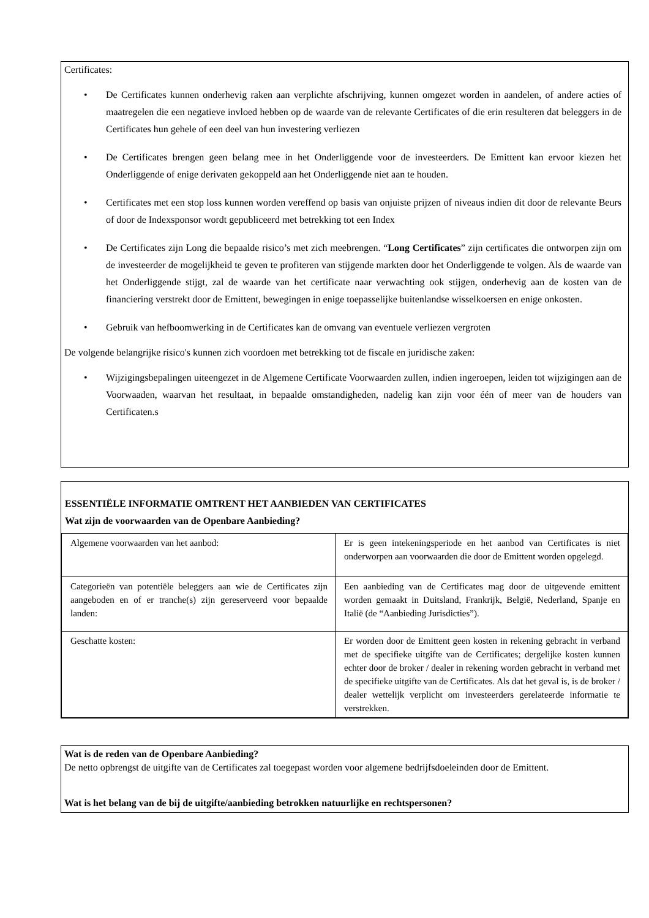Certificates:
• De Certificates kunnen onderhevig raken aan verplichte afschrijving, kunnen omgezet worden in aandelen, of andere acties of maatregelen die een negatieve invloed hebben op de waarde van de relevante Certificates of die erin resulteren dat beleggers in de Certificates hun gehele of een deel van hun investering verliezen
• De Certificates brengen geen belang mee in het Onderliggende voor de investeerders. De Emittent kan ervoor kiezen het Onderliggende of enige derivaten gekoppeld aan het Onderliggende niet aan te houden.
• Certificates met een stop loss kunnen worden vereffend op basis van onjuiste prijzen of niveaus indien dit door de relevante Beurs of door de Indexsponsor wordt gepubliceerd met betrekking tot een Index
• De Certificates zijn Long die bepaalde risico’s met zich meebrengen. “Long Certificates” zijn certificates die ontworpen zijn om de investeerder de mogelijkheid te geven te profiteren van stijgende markten door het Onderliggende te volgen. Als de waarde van het Onderliggende stijgt, zal de waarde van het certificate naar verwachting ook stijgen, onderhevig aan de kosten van de financiering verstrekt door de Emittent, bewegingen in enige toepasselijke buitenlandse wisselkoersen en enige onkosten.
• Gebruik van hefboomwerking in de Certificates kan de omvang van eventuele verliezen vergroten
De volgende belangrijke risico's kunnen zich voordoen met betrekking tot de fiscale en juridische zaken:
• Wijzigingsbepalingen uiteengezet in de Algemene Certificate Voorwaarden zullen, indien ingeroepen, leiden tot wijzigingen aan de Voorwaaden, waarvan het resultaat, in bepaalde omstandigheden, nadelig kan zijn voor één of meer van de houders van Certificaten.s
ESSENTIËLE INFORMATIE OMTRENT HET AANBIEDEN VAN CERTIFICATES
Wat zijn de voorwaarden van de Openbare Aanbieding?
| Algemene voorwaarden van het aanbod: | Er is geen intekeningsperiode en het aanbod van Certificates is niet onderworpen aan voorwaarden die door de Emittent worden opgelegd. |
| Categorieën van potentiële beleggers aan wie de Certificates zijn aangeboden en of er tranche(s) zijn gereserveerd voor bepaalde landen: | Een aanbieding van de Certificates mag door de uitgevende emittent worden gemaakt in Duitsland, Frankrijk, België, Nederland, Spanje en Italië (de “Aanbieding Jurisdicties”). |
| Geschatte kosten: | Er worden door de Emittent geen kosten in rekening gebracht in verband met de specifieke uitgifte van de Certificates; dergelijke kosten kunnen echter door de broker / dealer in rekening worden gebracht in verband met de specifieke uitgifte van de Certificates. Als dat het geval is, is de broker / dealer wettelijk verplicht om investeerders gerelateerde informatie te verstrekken. |
Wat is de reden van de Openbare Aanbieding?
De netto opbrengst de uitgifte van de Certificates zal toegepast worden voor algemene bedrijfsdoeleinden door de Emittent.
Wat is het belang van de bij de uitgifte/aanbieding betrokken natuurlijke en rechtspersonen?